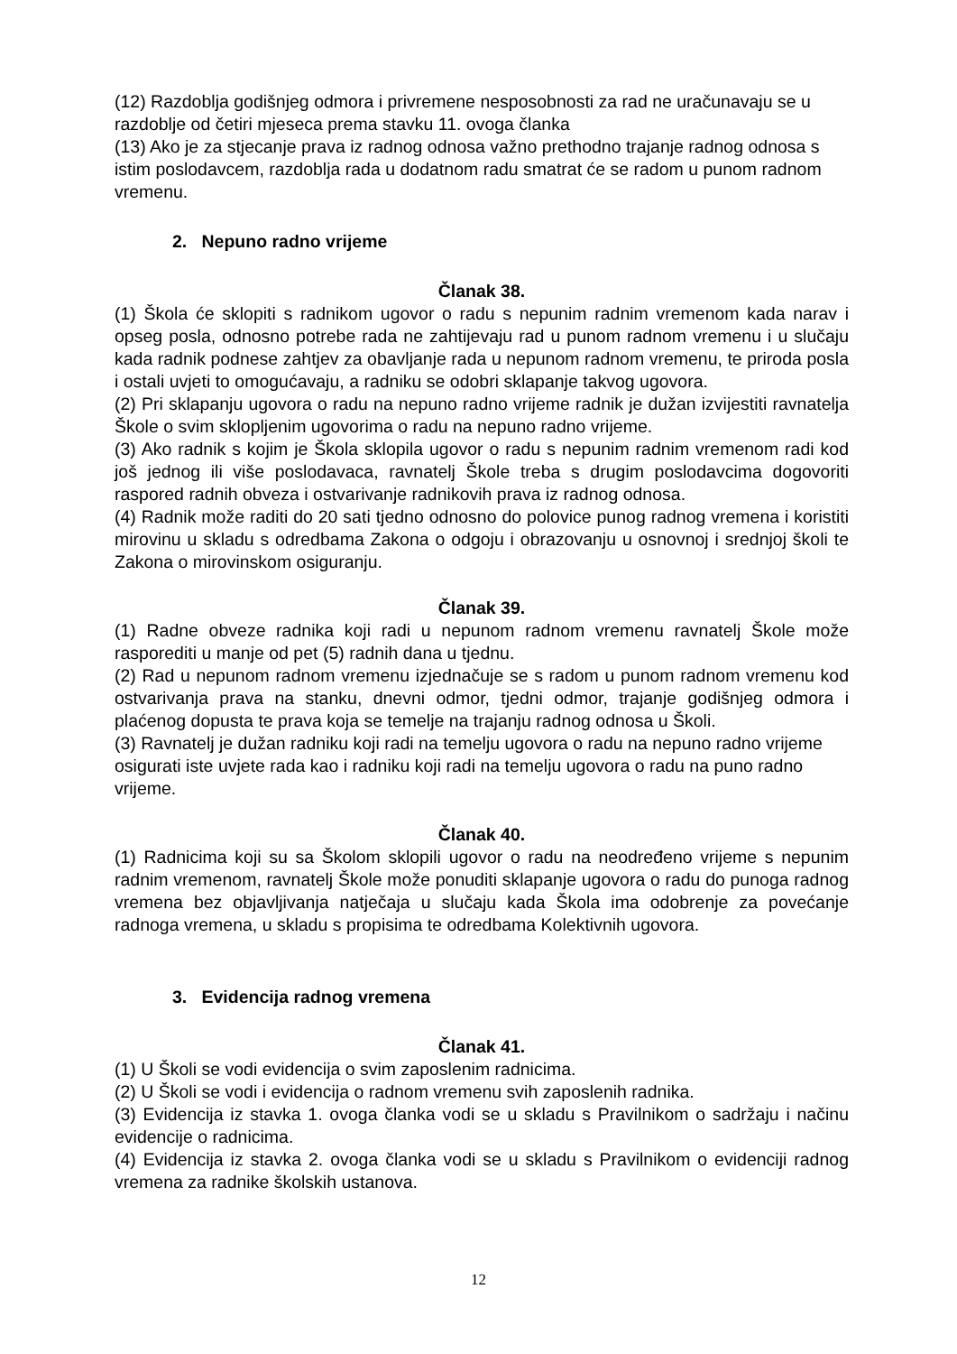(12) Razdoblja godišnjeg odmora i privremene nesposobnosti za rad ne uračunavaju se u razdoblje od četiri mjeseca prema stavku 11. ovoga članka
(13) Ako je za stjecanje prava iz radnog odnosa važno prethodno trajanje radnog odnosa s istim poslodavcem, razdoblja rada u dodatnom radu smatrat će se radom u punom radnom vremenu.
2. Nepuno radno vrijeme
Članak 38.
(1) Škola će sklopiti s radnikom ugovor o radu s nepunim radnim vremenom kada narav i opseg posla, odnosno potrebe rada ne zahtijevaju rad u punom radnom vremenu i u slučaju kada radnik podnese zahtjev za obavljanje rada u nepunom radnom vremenu, te priroda posla i ostali uvjeti to omogućavaju, a radniku se odobri sklapanje takvog ugovora.
(2) Pri sklapanju ugovora o radu na nepuno radno vrijeme radnik je dužan izvijestiti ravnatelja Škole o svim sklopljenim ugovorima o radu na nepuno radno vrijeme.
(3) Ako radnik s kojim je Škola sklopila ugovor o radu s nepunim radnim vremenom radi kod još jednog ili više poslodavaca, ravnatelj Škole treba s drugim poslodavcima dogovoriti raspored radnih obveza i ostvarivanje radnikovih prava iz radnog odnosa.
(4) Radnik može raditi do 20 sati tjedno odnosno do polovice punog radnog vremena i koristiti mirovinu u skladu s odredbama Zakona o odgoju i obrazovanju u osnovnoj i srednjoj školi te Zakona o mirovinskom osiguranju.
Članak 39.
(1) Radne obveze radnika koji radi u nepunom radnom vremenu ravnatelj Škole može rasporediti u manje od pet (5) radnih dana u tjednu.
(2) Rad u nepunom radnom vremenu izjednačuje se s radom u punom radnom vremenu kod ostvarivanja prava na stanku, dnevni odmor, tjedni odmor, trajanje godišnjeg odmora i plaćenog dopusta te prava koja se temelje na trajanju radnog odnosa u Školi.
(3) Ravnatelj je dužan radniku koji radi na temelju ugovora o radu na nepuno radno vrijeme osigurati iste uvjete rada kao i radniku koji radi na temelju ugovora o radu na puno radno vrijeme.
Članak 40.
(1) Radnicima koji su sa Školom sklopili ugovor o radu na neodređeno vrijeme s nepunim radnim vremenom, ravnatelj Škole može ponuditi sklapanje ugovora o radu do punoga radnog vremena bez objavljivanja natječaja u slučaju kada Škola ima odobrenje za povećanje radnoga vremena, u skladu s propisima te odredbama Kolektivnih ugovora.
3. Evidencija radnog vremena
Članak 41.
(1) U Školi se vodi evidencija o svim zaposlenim radnicima.
(2) U Školi se vodi i evidencija o radnom vremenu svih zaposlenih radnika.
(3) Evidencija iz stavka 1. ovoga članka vodi se u skladu s Pravilnikom o sadržaju i načinu evidencije o radnicima.
(4) Evidencija iz stavka 2. ovoga članka vodi se u skladu s Pravilnikom o evidenciji radnog vremena za radnike školskih ustanova.
12